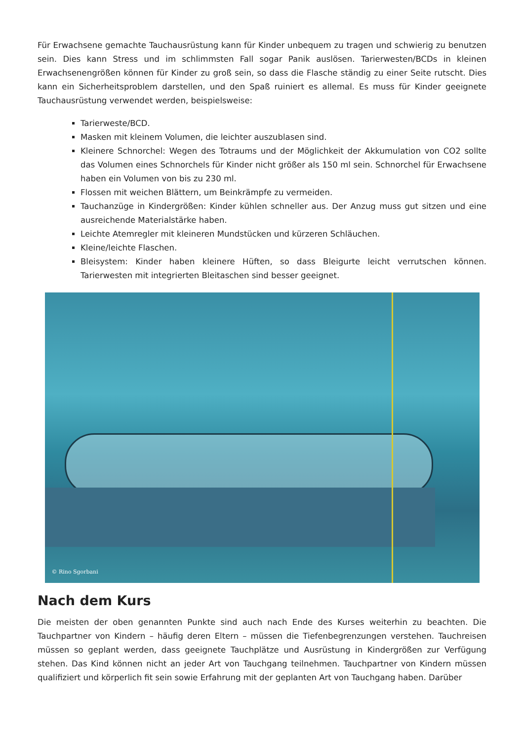Für Erwachsene gemachte Tauchausrüstung kann für Kinder unbequem zu tragen und schwierig zu benutzen sein. Dies kann Stress und im schlimmsten Fall sogar Panik auslösen. Tarierwesten/BCDs in kleinen Erwachsenengrößen können für Kinder zu groß sein, so dass die Flasche ständig zu einer Seite rutscht. Dies kann ein Sicherheitsproblem darstellen, und den Spaß ruiniert es allemal. Es muss für Kinder geeignete Tauchausrüstung verwendet werden, beispielsweise:
Tarierweste/BCD.
Masken mit kleinem Volumen, die leichter auszublasen sind.
Kleinere Schnorchel: Wegen des Totraums und der Möglichkeit der Akkumulation von CO2 sollte das Volumen eines Schnorchels für Kinder nicht größer als 150 ml sein. Schnorchel für Erwachsene haben ein Volumen von bis zu 230 ml.
Flossen mit weichen Blättern, um Beinkrämpfe zu vermeiden.
Tauchanzüge in Kindergrößen: Kinder kühlen schneller aus. Der Anzug muss gut sitzen und eine ausreichende Materialstärke haben.
Leichte Atemregler mit kleineren Mundstücken und kürzeren Schläuchen.
Kleine/leichte Flaschen.
Bleisystem: Kinder haben kleinere Hüften, so dass Bleigurte leicht verrutschen können. Tarierwesten mit integrierten Bleitaschen sind besser geeignet.
© Rino Sgorbani
Nach dem Kurs
Die meisten der oben genannten Punkte sind auch nach Ende des Kurses weiterhin zu beachten. Die Tauchpartner von Kindern – häufig deren Eltern – müssen die Tiefenbegrenzungen verstehen. Tauchreisen müssen so geplant werden, dass geeignete Tauchplätze und Ausrüstung in Kindergrößen zur Verfügung stehen. Das Kind können nicht an jeder Art von Tauchgang teilnehmen. Tauchpartner von Kindern müssen qualifiziert und körperlich fit sein sowie Erfahrung mit der geplanten Art von Tauchgang haben. Darüber